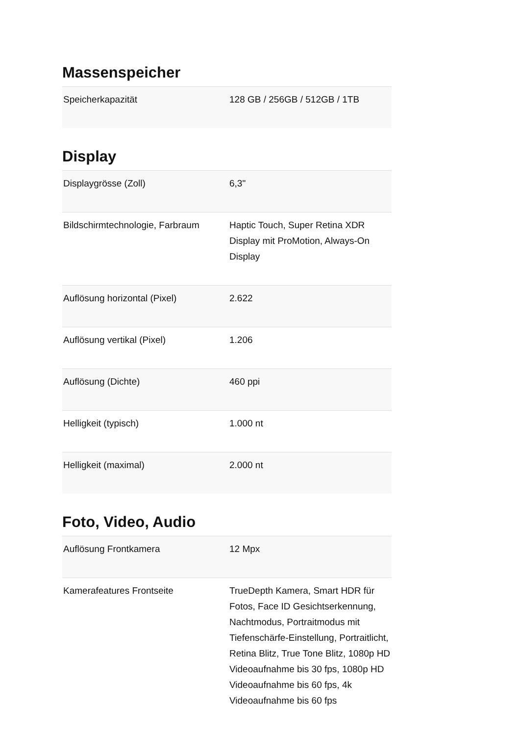Massenspeicher
| Speicherkapazität | 128 GB / 256GB / 512GB / 1TB |
Display
| Displaygrösse (Zoll) | 6,3" |
| Bildschirmtechnologie, Farbraum | Haptic Touch, Super Retina XDR Display mit ProMotion, Always-On Display |
| Auflösung horizontal (Pixel) | 2.622 |
| Auflösung vertikal (Pixel) | 1.206 |
| Auflösung (Dichte) | 460 ppi |
| Helligkeit (typisch) | 1.000 nt |
| Helligkeit (maximal) | 2.000 nt |
Foto, Video, Audio
| Auflösung Frontkamera | 12 Mpx |
| Kamerafeatures Frontseite | TrueDepth Kamera, Smart HDR für Fotos, Face ID Gesichtserkennung, Nachtmodus, Portraitmodus mit Tiefenschärfe-Einstellung, Portraitlicht, Retina Blitz, True Tone Blitz, 1080p HD Videoaufnahme bis 30 fps, 1080p HD Videoaufnahme bis 60 fps, 4k Videoaufnahme bis 60 fps |